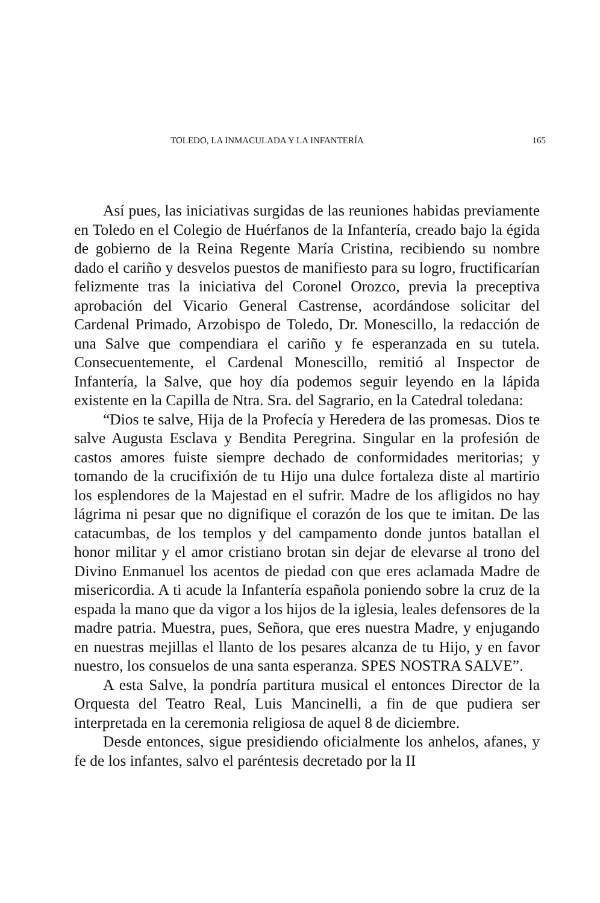TOLEDO, LA INMACULADA Y LA INFANTERÍA 165
Así pues, las iniciativas surgidas de las reuniones habidas previamente en Toledo en el Colegio de Huérfanos de la Infantería, creado bajo la égida de gobierno de la Reina Regente María Cristina, recibiendo su nombre dado el cariño y desvelos puestos de manifiesto para su logro, fructificarían felizmente tras la iniciativa del Coronel Orozco, previa la preceptiva aprobación del Vicario General Castrense, acordándose solicitar del Cardenal Primado, Arzobispo de Toledo, Dr. Monescillo, la redacción de una Salve que compendiara el cariño y fe esperanzada en su tutela. Consecuentemente, el Cardenal Monescillo, remitió al Inspector de Infantería, la Salve, que hoy día podemos seguir leyendo en la lápida existente en la Capilla de Ntra. Sra. del Sagrario, en la Catedral toledana:
“Dios te salve, Hija de la Profecía y Heredera de las promesas. Dios te salve Augusta Esclava y Bendita Peregrina. Singular en la profesión de castos amores fuiste siempre dechado de conformidades meritorias; y tomando de la crucifixión de tu Hijo una dulce fortaleza diste al martirio los esplendores de la Majestad en el sufrir. Madre de los afligidos no hay lágrima ni pesar que no dignifique el corazón de los que te imitan. De las catacumbas, de los templos y del campamento donde juntos batallan el honor militar y el amor cristiano brotan sin dejar de elevarse al trono del Divino Enmanuel los acentos de piedad con que eres aclamada Madre de misericordia. A ti acude la Infantería española poniendo sobre la cruz de la espada la mano que da vigor a los hijos de la iglesia, leales defensores de la madre patria. Muestra, pues, Señora, que eres nuestra Madre, y enjugando en nuestras mejillas el llanto de los pesares alcanza de tu Hijo, y en favor nuestro, los consuelos de una santa esperanza. SPES NOSTRA SALVE”.
A esta Salve, la pondría partitura musical el entonces Director de la Orquesta del Teatro Real, Luis Mancinelli, a fin de que pudiera ser interpretada en la ceremonia religiosa de aquel 8 de diciembre.
Desde entonces, sigue presidiendo oficialmente los anhelos, afanes, y fe de los infantes, salvo el paréntesis decretado por la II